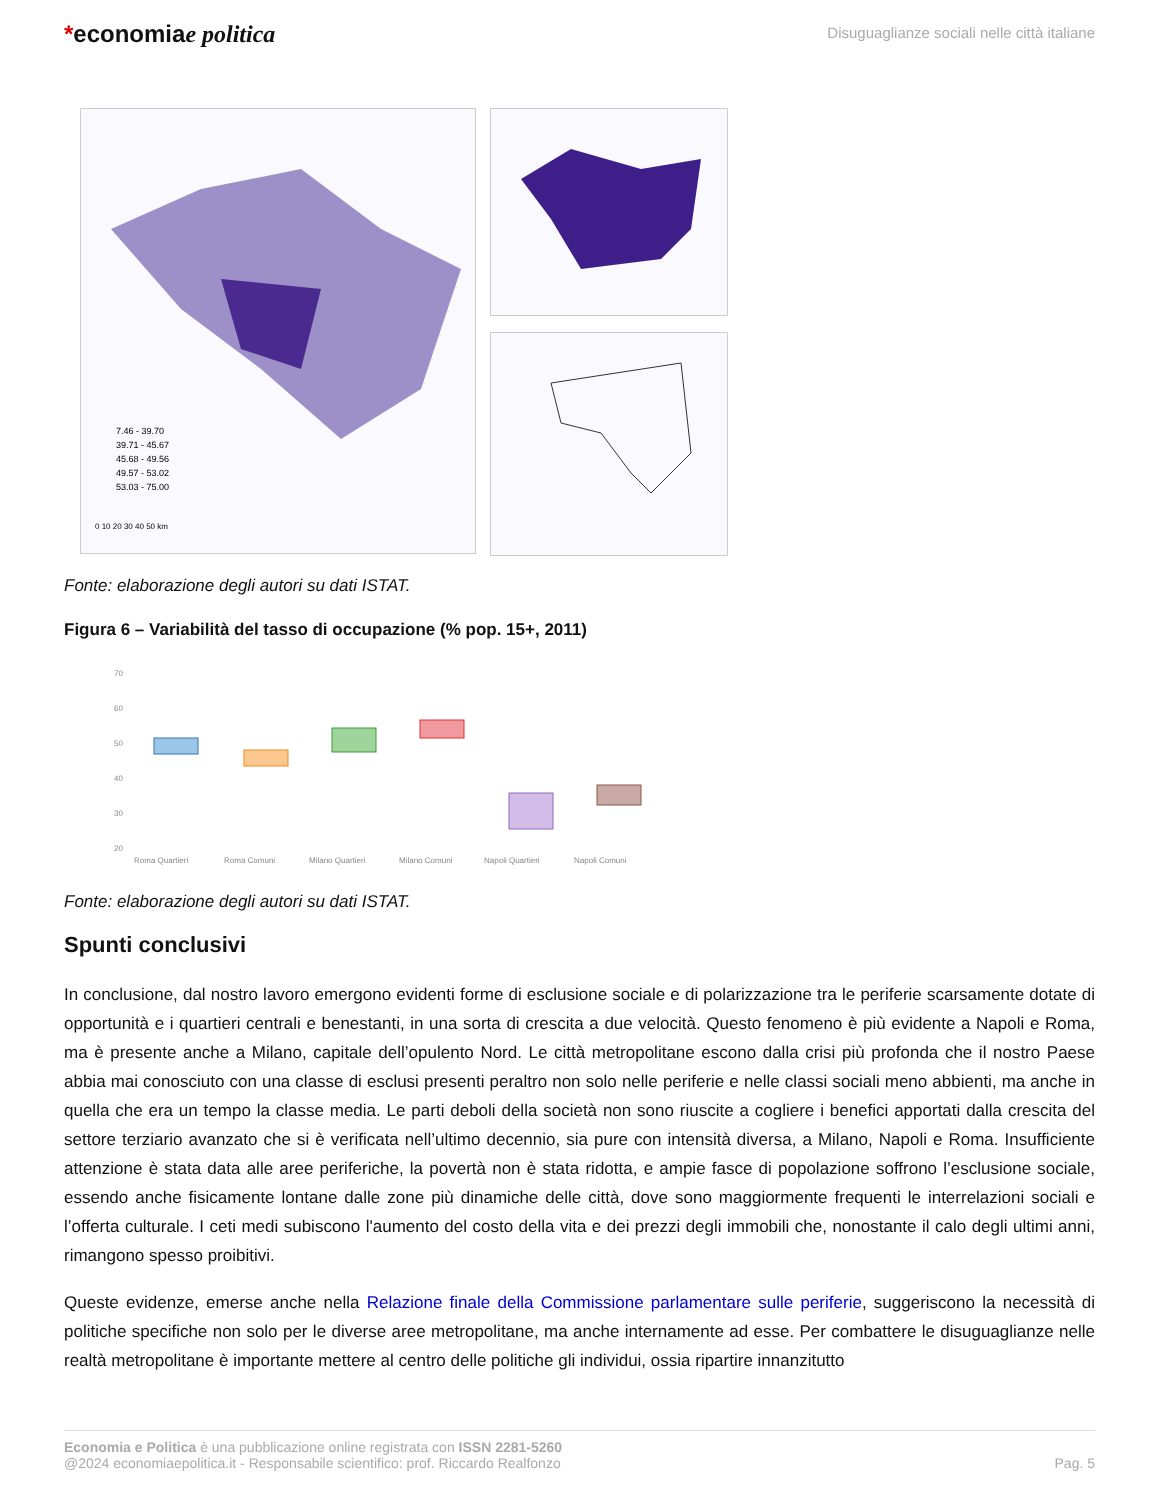*economiae politica
Disuguaglianze sociali nelle città italiane
7.46 - 39.70
39.71 - 45.67
45.68 - 49.56
49.57 - 53.02
53.03 - 75.00
0 10 20 30 40 50 km
Fonte: elaborazione degli autori su dati ISTAT.
Figura 6 – Variabilità del tasso di occupazione (% pop. 15+, 2011)
70
60
50
40
30
20
Roma Quartieri
Roma Comuni
Milano Quartieri
Milano Comuni
Napoli Quartieri
Napoli Comuni
Fonte: elaborazione degli autori su dati ISTAT.
Spunti conclusivi
In conclusione, dal nostro lavoro emergono evidenti forme di esclusione sociale e di polarizzazione tra le periferie scarsamente dotate di opportunità e i quartieri centrali e benestanti, in una sorta di crescita a due velocità. Questo fenomeno è più evidente a Napoli e Roma, ma è presente anche a Milano, capitale dell’opulento Nord. Le città metropolitane escono dalla crisi più profonda che il nostro Paese abbia mai conosciuto con una classe di esclusi presenti peraltro non solo nelle periferie e nelle classi sociali meno abbienti, ma anche in quella che era un tempo la classe media. Le parti deboli della società non sono riuscite a cogliere i benefici apportati dalla crescita del settore terziario avanzato che si è verificata nell’ultimo decennio, sia pure con intensità diversa, a Milano, Napoli e Roma. Insufficiente attenzione è stata data alle aree periferiche, la povertà non è stata ridotta, e ampie fasce di popolazione soffrono l’esclusione sociale, essendo anche fisicamente lontane dalle zone più dinamiche delle città, dove sono maggiormente frequenti le interrelazioni sociali e l’offerta culturale. I ceti medi subiscono l'aumento del costo della vita e dei prezzi degli immobili che, nonostante il calo degli ultimi anni, rimangono spesso proibitivi.
Queste evidenze, emerse anche nella Relazione finale della Commissione parlamentare sulle periferie, suggeriscono la necessità di politiche specifiche non solo per le diverse aree metropolitane, ma anche internamente ad esse. Per combattere le disuguaglianze nelle realtà metropolitane è importante mettere al centro delle politiche gli individui, ossia ripartire innanzitutto
Economia e Politica è una pubblicazione online registrata con ISSN 2281-5260
@2024 economiaepolitica.it - Responsabile scientifico: prof. Riccardo Realfonzo
Pag. 5